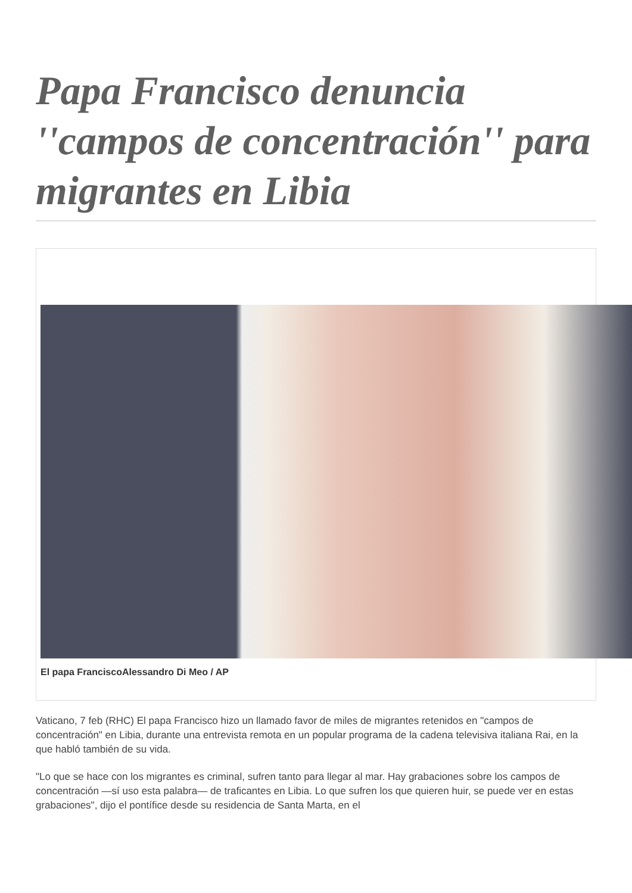Papa Francisco denuncia ''campos de concentración'' para migrantes en Libia
El papa FranciscoAlessandro Di Meo / AP
Vaticano, 7 feb (RHC) El papa Francisco hizo un llamado favor de miles de migrantes retenidos en "campos de concentración" en Libia, durante una entrevista remota en un popular programa de la cadena televisiva italiana Rai, en la que habló también de su vida.
"Lo que se hace con los migrantes es criminal, sufren tanto para llegar al mar. Hay grabaciones sobre los campos de concentración —sí uso esta palabra— de traficantes en Libia. Lo que sufren los que quieren huir, se puede ver en estas grabaciones", dijo el pontífice desde su residencia de Santa Marta, en el